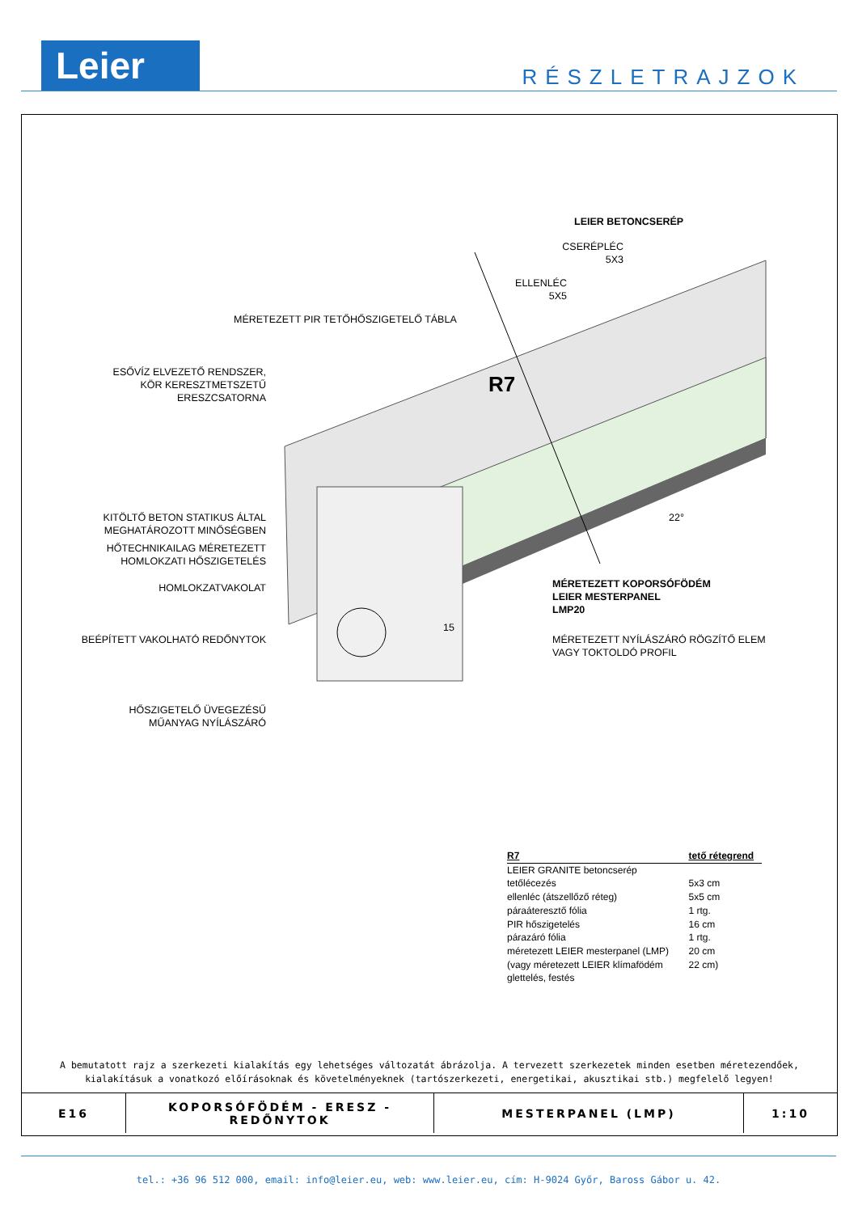Leier RÉSZLETRAJZOK
R7
LEIER BETONCSERÉP
CSERÉPLÉC
5X3
ELLENLÉC
5X5
MÉRETEZETT PIR TETŐHŐSZIGETELŐ TÁBLA
ESŐVÍZ ELVEZETŐ RENDSZER,
KÖR KERESZTMETSZETŰ
ERESZCSATORNA
KITÖLTŐ BETON STATIKUS ÁLTAL
MEGHATÁROZOTT MINŐSÉGBEN
HŐTECHNIKAILAG MÉRETEZETT
HOMLOKZATI HŐSZIGETELÉS
HOMLOKZATVAKOLAT
BEÉPÍTETT VAKOLHATÓ REDŐNYTOK
HŐSZIGETELŐ ÜVEGEZÉSŰ
MŰANYAG NYÍLÁSZÁRÓ
22°
15
MÉRETEZETT KOPORSÓFÖDÉM
LEIER MESTERPANEL
LMP20
MÉRETEZETT NYÍLÁSZÁRÓ RÖGZÍTŐ ELEM
VAGY TOKTOLDÓ PROFIL
| R7 | tető rétegrend |
| --- | --- |
| LEIER GRANITE betoncserép | |
| tetőlécezés | 5x3 cm |
| ellenléc (átszellőző réteg) | 5x5 cm |
| páraáteresztő fólia | 1 rtg. |
| PIR hőszigetelés | 16 cm |
| párazáró fólia | 1 rtg. |
| méretezett LEIER mesterpanel (LMP) | 20 cm |
| (vagy méretezett LEIER klímafödém | 22 cm) |
| glettelés, festés | |
A bemutatott rajz a szerkezeti kialakítás egy lehetséges változatát ábrázolja. A tervezett szerkezetek minden esetben méretezendőek,
kialakításuk a vonatkozó előírásoknak és követelményeknek (tartószerkezeti, energetikai, akusztikai stb.) megfelelő legyen!
| E16 | KOPORSÓFÖDÉM - ERESZ - REDŐNYTOK | MESTERPANEL (LMP) | 1:10 |
tel.: +36 96 512 000, email: info@leier.eu, web: www.leier.eu, cím: H-9024 Győr, Baross Gábor u. 42.